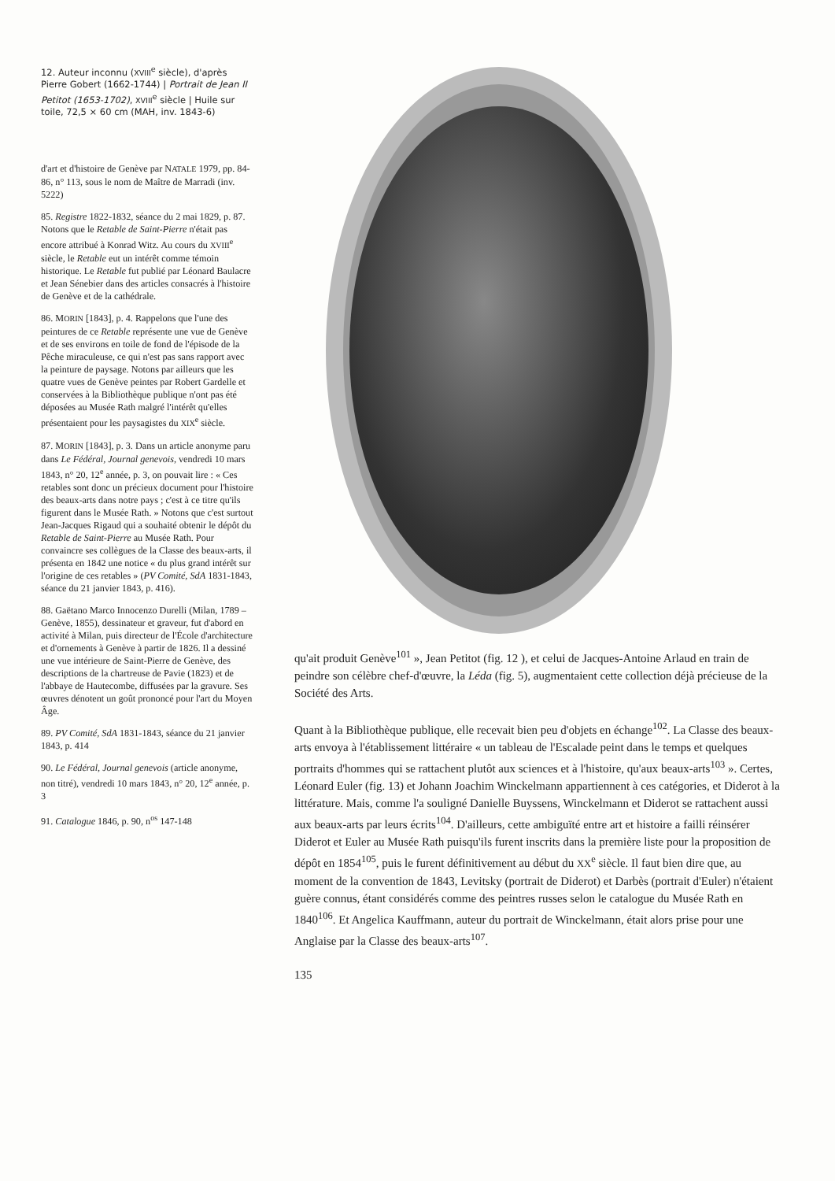12. Auteur inconnu (XVIII<sup>e</sup> siècle), d'après Pierre Gobert (1662-1744) | Portrait de Jean II Petitot (1653-1702), XVIII<sup>e</sup> siècle | Huile sur toile, 72,5 × 60 cm (MAH, inv. 1843-6)
d'art et d'histoire de Genève par NATALE 1979, pp. 84-86, n° 113, sous le nom de Maître de Marradi (inv. 5222)
85. Registre 1822-1832, séance du 2 mai 1829, p. 87. Notons que le Retable de Saint-Pierre n'était pas encore attribué à Konrad Witz. Au cours du XVIII<sup>e</sup> siècle, le Retable eut un intérêt comme témoin historique. Le Retable fut publié par Léonard Baulacre et Jean Sénebier dans des articles consacrés à l'histoire de Genève et de la cathédrale.
86. MORIN [1843], p. 4. Rappelons que l'une des peintures de ce Retable représente une vue de Genève et de ses environs en toile de fond de l'épisode de la Pêche miraculeuse, ce qui n'est pas sans rapport avec la peinture de paysage. Notons par ailleurs que les quatre vues de Genève peintes par Robert Gardelle et conservées à la Bibliothèque publique n'ont pas été déposées au Musée Rath malgré l'intérêt qu'elles présentaient pour les paysagistes du XIX<sup>e</sup> siècle.
87. MORIN [1843], p. 3. Dans un article anonyme paru dans Le Fédéral, Journal genevois, vendredi 10 mars 1843, n° 20, 12<sup>e</sup> année, p. 3, on pouvait lire : « Ces retables sont donc un précieux document pour l'histoire des beaux-arts dans notre pays ; c'est à ce titre qu'ils figurent dans le Musée Rath. » Notons que c'est surtout Jean-Jacques Rigaud qui a souhaité obtenir le dépôt du Retable de Saint-Pierre au Musée Rath. Pour convaincre ses collègues de la Classe des beaux-arts, il présenta en 1842 une notice « du plus grand intérêt sur l'origine de ces retables » (PV Comité, SdA 1831-1843, séance du 21 janvier 1843, p. 416).
88. Gaëtano Marco Innocenzo Durelli (Milan, 1789 – Genève, 1855), dessinateur et graveur, fut d'abord en activité à Milan, puis directeur de l'École d'architecture et d'ornements à Genève à partir de 1826. Il a dessiné une vue intérieure de Saint-Pierre de Genève, des descriptions de la chartreuse de Pavie (1823) et de l'abbaye de Hautecombe, diffusées par la gravure. Ses œuvres dénotent un goût prononcé pour l'art du Moyen Âge.
89. PV Comité, SdA 1831-1843, séance du 21 janvier 1843, p. 414
90. Le Fédéral, Journal genevois (article anonyme, non titré), vendredi 10 mars 1843, n° 20, 12<sup>e</sup> année, p. 3
91. Catalogue 1846, p. 90, n<sup>os</sup> 147-148
qu'ait produit Genève<sup>101</sup> », Jean Petitot (fig. 12 ), et celui de Jacques-Antoine Arlaud en train de peindre son célèbre chef-d'œuvre, la Léda (fig. 5), augmentaient cette collection déjà précieuse de la Société des Arts.
Quant à la Bibliothèque publique, elle recevait bien peu d'objets en échange<sup>102</sup>. La Classe des beaux-arts envoya à l'établissement littéraire « un tableau de l'Escalade peint dans le temps et quelques portraits d'hommes qui se rattachent plutôt aux sciences et à l'histoire, qu'aux beaux-arts<sup>103</sup> ». Certes, Léonard Euler (fig. 13) et Johann Joachim Winckelmann appartiennent à ces catégories, et Diderot à la littérature. Mais, comme l'a souligné Danielle Buyssens, Winckelmann et Diderot se rattachent aussi aux beaux-arts par leurs écrits<sup>104</sup>. D'ailleurs, cette ambiguïté entre art et histoire a failli réinsérer Diderot et Euler au Musée Rath puisqu'ils furent inscrits dans la première liste pour la proposition de dépôt en 1854<sup>105</sup>, puis le furent définitivement au début du XX<sup>e</sup> siècle. Il faut bien dire que, au moment de la convention de 1843, Levitsky (portrait de Diderot) et Darbès (portrait d'Euler) n'étaient guère connus, étant considérés comme des peintres russes selon le catalogue du Musée Rath en 1840<sup>106</sup>. Et Angelica Kauffmann, auteur du portrait de Winckelmann, était alors prise pour une Anglaise par la Classe des beaux-arts<sup>107</sup>.
135